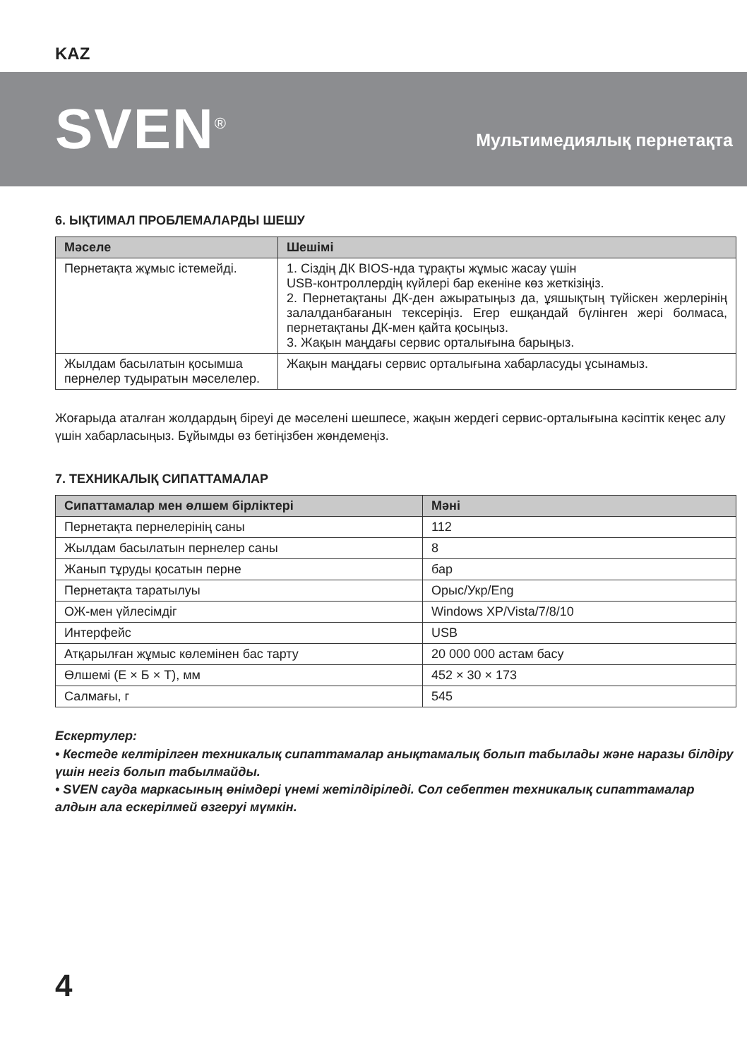KAZ
SVEN<sup>®</sup>
Мультимедиялық пернетақта
6. ЫҚТИМАЛ ПРОБЛЕМАЛАРДЫ ШЕШУ
| Мәселе | Шешімі |
| --- | --- |
| Пернетақта жұмыс істемейді. | 1. Сіздің ДК BIOS-нда тұрақты жұмыс жасау үшін USB-контроллердің күйлері бар екеніне көз жеткізіңіз. 2. Пернетақтаны ДК-ден ажыратыңыз да, ұяшықтың түйіскен жерлерінің залалданбағанын тексеріңіз. Егер ешқандай бүлінген жері болмаса, пернетақтаны ДК-мен қайта қосыңыз. 3. Жақын маңдағы сервис орталығына барыңыз. |
| Жылдам басылатын қосымша пернелер тудыратын мәселелер. | Жақын маңдағы сервис орталығына хабарласуды ұсынамыз. |
Жоғарыда аталған жолдардың біреуі де мәселені шешпесе, жақын жердегі сервис-орталығына кәсіптік кеңес алу үшін хабарласыңыз. Бұйымды өз бетіңізбен жөндемеңіз.
7. ТЕХНИКАЛЫҚ СИПАТТАМАЛАР
| Сипаттамалар мен өлшем бірліктері | Мәні |
| --- | --- |
| Пернетақта пернелерінің саны | 112 |
| Жылдам басылатын пернелер саны | 8 |
| Жанып тұруды қосатын перне | бар |
| Пернетақта таратылуы | Орыс/Укр/Eng |
| ОЖ-мен үйлесімдіг | Windows XP/Vista/7/8/10 |
| Интерфейс | USB |
| Атқарылған жұмыс көлемінен бас тарту | 20 000 000 астам басу |
| Өлшемі (Е × Б × Т), мм | 452 × 30 × 173 |
| Салмағы, г | 545 |
Ескертулер:
• Кестеде келтірілген техникалық сипаттамалар анықтамалық болып табылады және наразы білдіру үшін негіз болып табылмайды.
• SVEN сауда маркасының өнімдері үнемі жетілдіріледі. Сол себептен техникалық сипаттамалар алдын ала ескерілмей өзгеруі мүмкін.
4